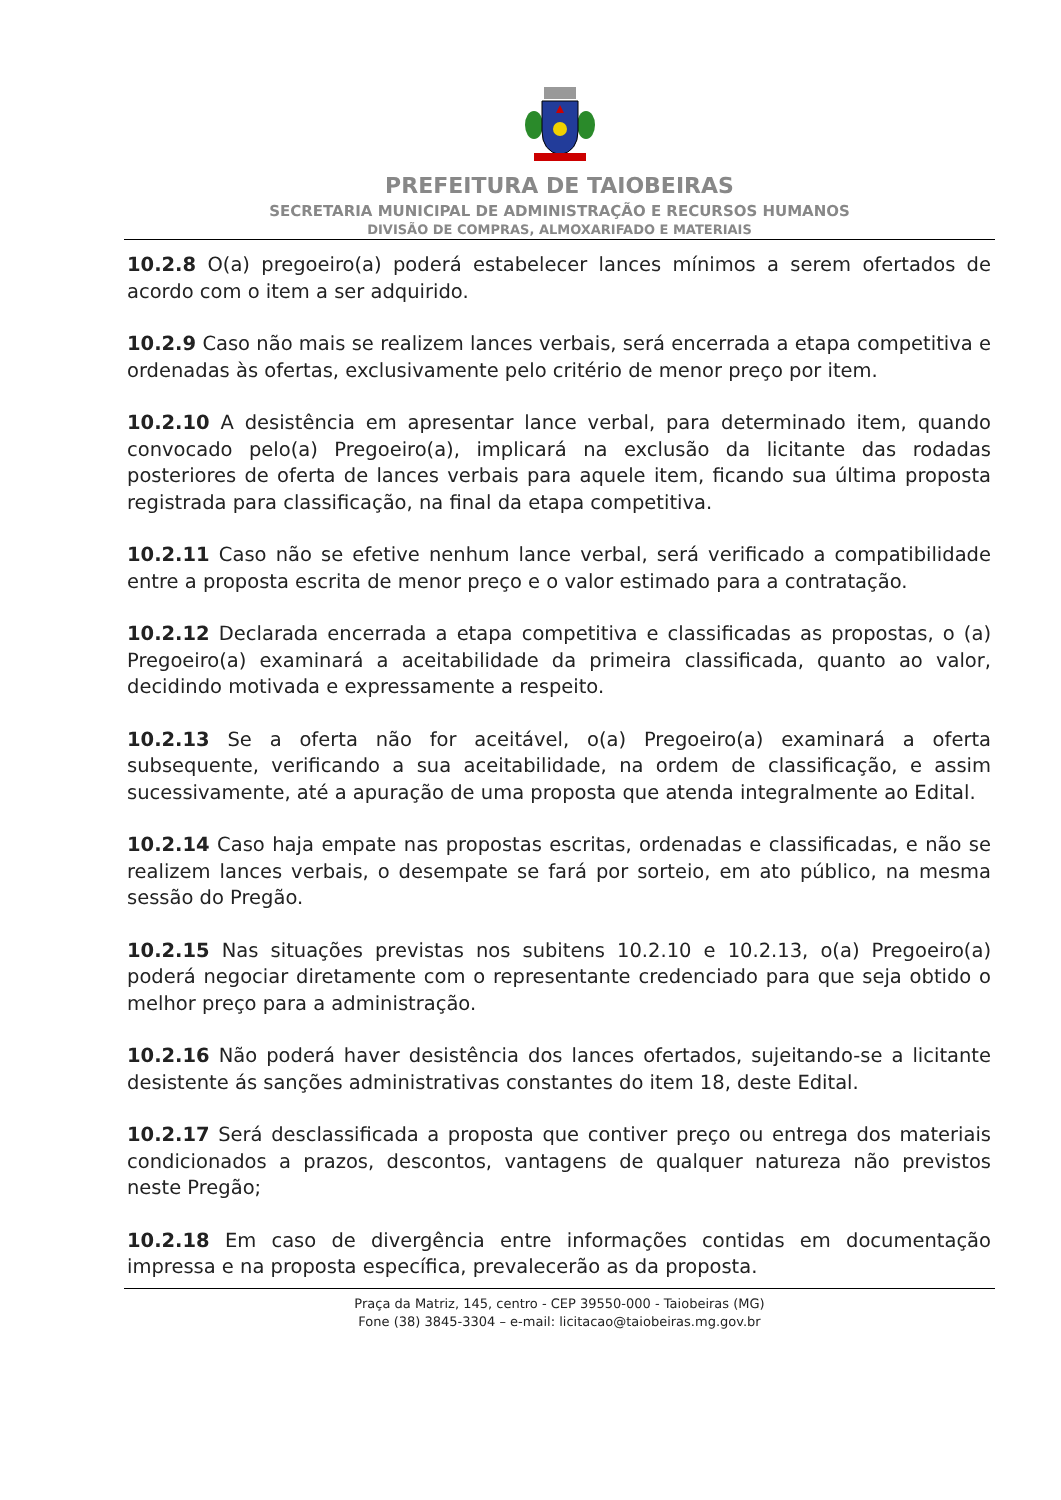PREFEITURA DE TAIOBEIRAS
SECRETARIA MUNICIPAL DE ADMINISTRAÇÃO E RECURSOS HUMANOS
DIVISÃO DE COMPRAS, ALMOXARIFADO E MATERIAIS
10.2.8 O(a) pregoeiro(a) poderá estabelecer lances mínimos a serem ofertados de acordo com o item a ser adquirido.
10.2.9 Caso não mais se realizem lances verbais, será encerrada a etapa competitiva e ordenadas às ofertas, exclusivamente pelo critério de menor preço por item.
10.2.10 A desistência em apresentar lance verbal, para determinado item, quando convocado pelo(a) Pregoeiro(a), implicará na exclusão da licitante das rodadas posteriores de oferta de lances verbais para aquele item, ficando sua última proposta registrada para classificação, na final da etapa competitiva.
10.2.11 Caso não se efetive nenhum lance verbal, será verificado a compatibilidade entre a proposta escrita de menor preço e o valor estimado para a contratação.
10.2.12 Declarada encerrada a etapa competitiva e classificadas as propostas, o (a) Pregoeiro(a) examinará a aceitabilidade da primeira classificada, quanto ao valor, decidindo motivada e expressamente a respeito.
10.2.13 Se a oferta não for aceitável, o(a) Pregoeiro(a) examinará a oferta subsequente, verificando a sua aceitabilidade, na ordem de classificação, e assim sucessivamente, até a apuração de uma proposta que atenda integralmente ao Edital.
10.2.14 Caso haja empate nas propostas escritas, ordenadas e classificadas, e não se realizem lances verbais, o desempate se fará por sorteio, em ato público, na mesma sessão do Pregão.
10.2.15 Nas situações previstas nos subitens 10.2.10 e 10.2.13, o(a) Pregoeiro(a) poderá negociar diretamente com o representante credenciado para que seja obtido o melhor preço para a administração.
10.2.16 Não poderá haver desistência dos lances ofertados, sujeitando-se a licitante desistente ás sanções administrativas constantes do item 18, deste Edital.
10.2.17 Será desclassificada a proposta que contiver preço ou entrega dos materiais condicionados a prazos, descontos, vantagens de qualquer natureza não previstos neste Pregão;
10.2.18 Em caso de divergência entre informações contidas em documentação impressa e na proposta específica, prevalecerão as da proposta.
Praça da Matriz, 145, centro - CEP 39550-000 - Taiobeiras (MG)
Fone (38) 3845-3304 – e-mail: licitacao@taiobeiras.mg.gov.br